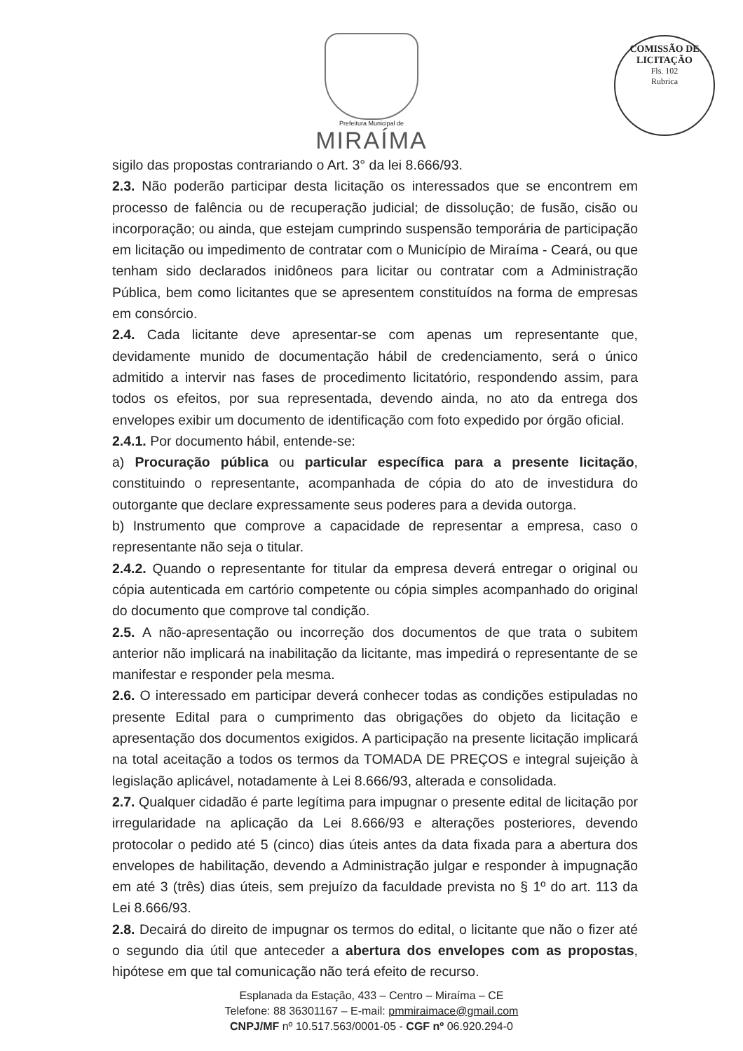Prefeitura Municipal de
MIRAÍMA
COMISSÃO DE LICITAÇÃO
Fls. 102
Rubrica
sigilo das propostas contrariando o Art. 3° da lei 8.666/93.
2.3. Não poderão participar desta licitação os interessados que se encontrem em processo de falência ou de recuperação judicial; de dissolução; de fusão, cisão ou incorporação; ou ainda, que estejam cumprindo suspensão temporária de participação em licitação ou impedimento de contratar com o Município de Miraíma - Ceará, ou que tenham sido declarados inidôneos para licitar ou contratar com a Administração Pública, bem como licitantes que se apresentem constituídos na forma de empresas em consórcio.
2.4. Cada licitante deve apresentar-se com apenas um representante que, devidamente munido de documentação hábil de credenciamento, será o único admitido a intervir nas fases de procedimento licitatório, respondendo assim, para todos os efeitos, por sua representada, devendo ainda, no ato da entrega dos envelopes exibir um documento de identificação com foto expedido por órgão oficial.
2.4.1. Por documento hábil, entende-se:
a) Procuração pública ou particular específica para a presente licitação, constituindo o representante, acompanhada de cópia do ato de investidura do outorgante que declare expressamente seus poderes para a devida outorga.
b) Instrumento que comprove a capacidade de representar a empresa, caso o representante não seja o titular.
2.4.2. Quando o representante for titular da empresa deverá entregar o original ou cópia autenticada em cartório competente ou cópia simples acompanhado do original do documento que comprove tal condição.
2.5. A não-apresentação ou incorreção dos documentos de que trata o subitem anterior não implicará na inabilitação da licitante, mas impedirá o representante de se manifestar e responder pela mesma.
2.6. O interessado em participar deverá conhecer todas as condições estipuladas no presente Edital para o cumprimento das obrigações do objeto da licitação e apresentação dos documentos exigidos. A participação na presente licitação implicará na total aceitação a todos os termos da TOMADA DE PREÇOS e integral sujeição à legislação aplicável, notadamente à Lei 8.666/93, alterada e consolidada.
2.7. Qualquer cidadão é parte legítima para impugnar o presente edital de licitação por irregularidade na aplicação da Lei 8.666/93 e alterações posteriores, devendo protocolar o pedido até 5 (cinco) dias úteis antes da data fixada para a abertura dos envelopes de habilitação, devendo a Administração julgar e responder à impugnação em até 3 (três) dias úteis, sem prejuízo da faculdade prevista no § 1º do art. 113 da Lei 8.666/93.
2.8. Decairá do direito de impugnar os termos do edital, o licitante que não o fizer até o segundo dia útil que anteceder a abertura dos envelopes com as propostas, hipótese em que tal comunicação não terá efeito de recurso.
Esplanada da Estação, 433 – Centro – Miraíma – CE
Telefone: 88 36301167 – E-mail: pmmiraimace@gmail.com
CNPJ/MF nº 10.517.563/0001-05 - CGF nº 06.920.294-0